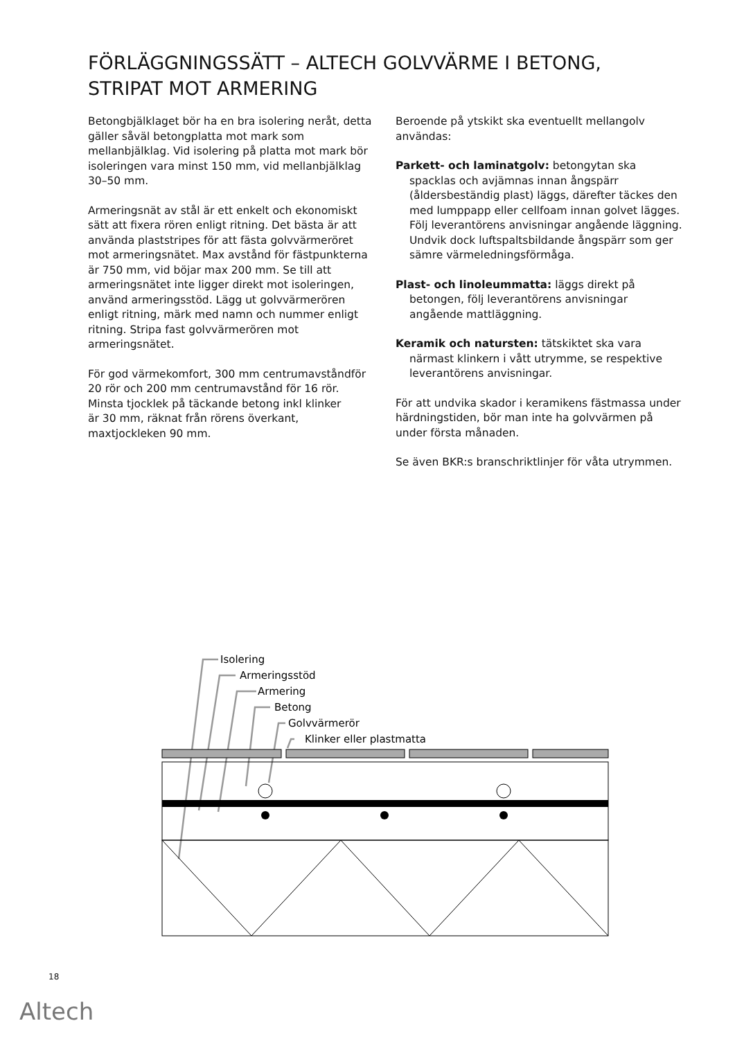FÖRLÄGGNINGSSÄTT – ALTECH GOLVVÄRME I BETONG, STRIPAT MOT ARMERING
Betongbjälklaget bör ha en bra isolering neråt, detta gäller såväl betongplatta mot mark som mellanbjälklag. Vid isolering på platta mot mark bör isoleringen vara minst 150 mm, vid mellanbjälklag 30–50 mm.
Armeringsnät av stål är ett enkelt och ekonomiskt sätt att fixera rören enligt ritning. Det bästa är att använda plaststripes för att fästa golvvärmeröret mot armeringsnätet. Max avstånd för fästpunkterna är 750 mm, vid böjar max 200 mm. Se till att armeringsnätet inte ligger direkt mot isoleringen, använd armeringsstöd. Lägg ut golvvärmerören enligt ritning, märk med namn och nummer enligt ritning. Stripa fast golvvärmerören mot armeringsnätet.
För god värmekomfort, 300 mm centrumavståndför 20 rör och 200 mm centrumavstånd för 16 rör. Minsta tjocklek på täckande betong inkl klinker
är 30 mm, räknat från rörens överkant, maxtjockleken 90 mm.
Beroende på ytskikt ska eventuellt mellangolv användas:
Parkett- och laminatgolv: betongytan ska spacklas och avjämnas innan ångspärr (åldersbeständig plast) läggs, därefter täckes den med lumppapp eller cellfoam innan golvet lägges. Följ leverantörens anvisningar angående läggning. Undvik dock luftspaltsbildande ångspärr som ger sämre värmeledningsförmåga.
Plast- och linoleummatta: läggs direkt på betongen, följ leverantörens anvisningar angående mattläggning.
Keramik och natursten: tätskiktet ska vara närmast klinkern i vått utrymme, se respektive leverantörens anvisningar.
För att undvika skador i keramikens fästmassa under härdningstiden, bör man inte ha golvvärmen på under första månaden.
Se även BKR:s branschriktlinjer för våta utrymmen.
Isolering
Armeringsstöd
Armering
Betong
Golvvärmerör
Klinker eller plastmatta
18
Altech